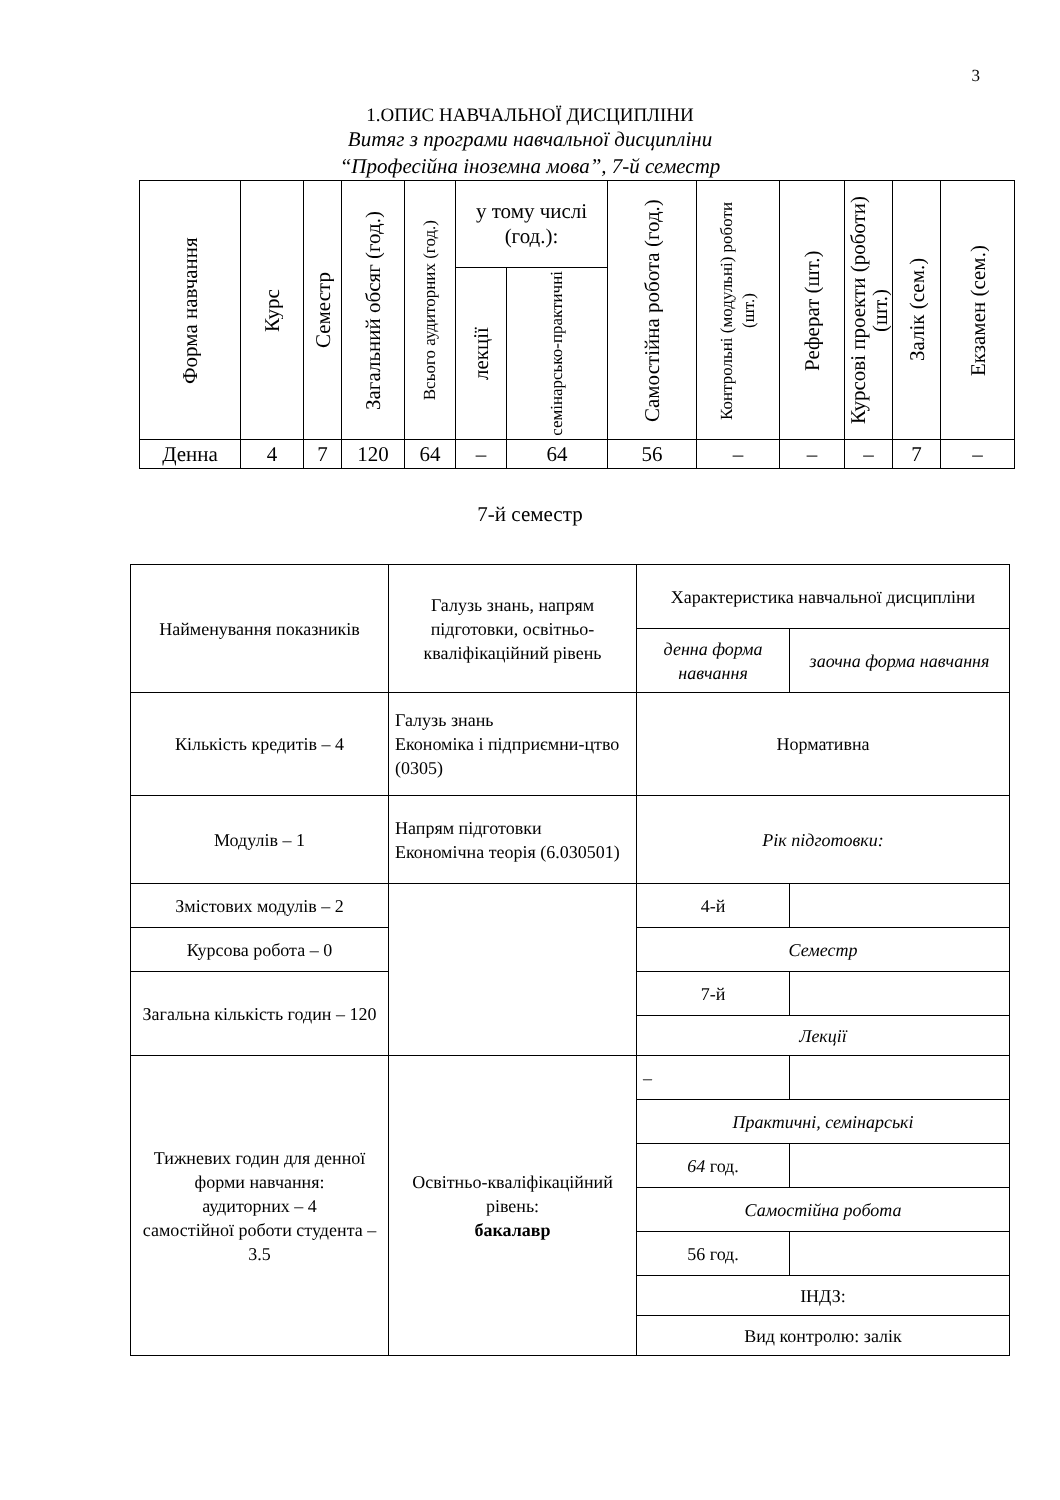3
1.ОПИС НАВЧАЛЬНОЇ ДИСЦИПЛІНИ
Витяг з програми навчальної дисципліни
“Професійна іноземна мова”, 7-й семестр
| Форма навчання | Курс | Семестр | Загальний обсяг (год.) | Всього аудиторних (год.) | у тому числі (год.): | | Самостійна робота (год.) | Контрольні (модульні) роботи (шт.) | Реферат (шт.) | Курсові проекти (роботи) (шт.) | Залік (сем.) | Екзамен (сем.) |
| --- | --- | --- | --- | --- | --- | --- | --- | --- | --- | --- | --- | --- |
| | | | | | лекції | семінарсько-практичні | | | | | | |
| Денна | 4 | 7 | 120 | 64 | – | 64 | 56 | – | – | – | 7 | – |
7-й семестр
| Найменування показників | Галузь знань, напрям підготовки, освітньо-кваліфікаційний рівень | Характеристика навчальної дисципліни | |
| | | денна форма навчання | заочна форма навчання |
| Кількість кредитів – 4 | Галузь знань Економіка і підприємни-цтво (0305) | Нормативна | |
| Модулів – 1 | Напрям підготовки Економічна теорія (6.030501) | Рік підготовки: | |
| Змістових модулів – 2 | | 4-й | |
| Курсова робота – 0 | | Семестр | |
| Загальна кількість годин – 120 | | 7-й | |
| | | Лекції | |
| Тижневих годин для денної форми навчання: аудиторних – 4 самостійної роботи студента – 3.5 | Освітньо-кваліфікаційний рівень: бакалавр | – | |
| | | Практичні, семінарські | |
| | | 64 год. | |
| | | Самостійна робота | |
| | | 56 год. | |
| | | ІНДЗ: | |
| | | Вид контролю: залік | |